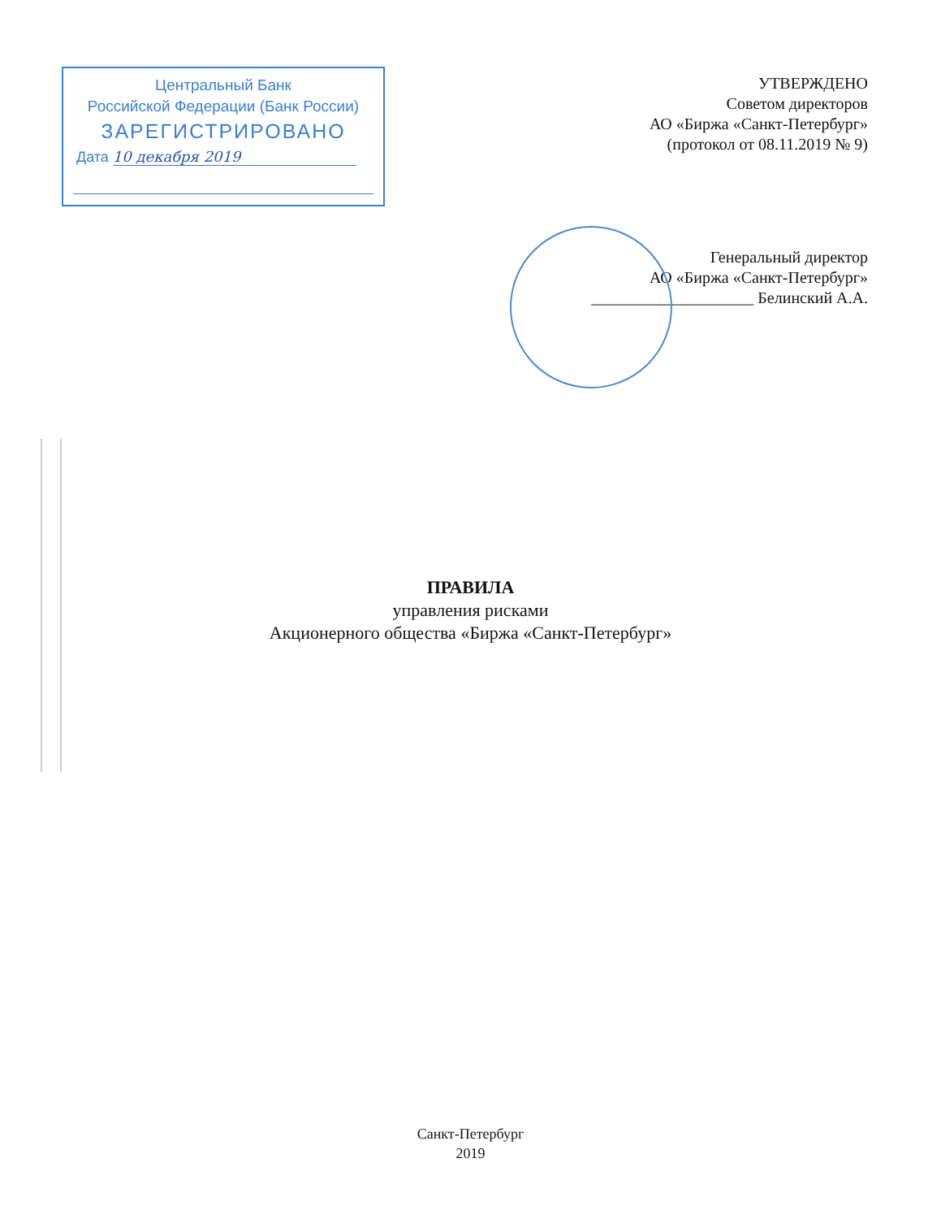Центральный Банк
Российской Федерации (Банк России)
ЗАРЕГИСТРИРОВАНО
Дата 10 декабря 2019
УТВЕРЖДЕНО
Советом директоров
АО «Биржа «Санкт-Петербург»
(протокол от 08.11.2019 № 9)
Генеральный директор
АО «Биржа «Санкт-Петербург»
____________________ Белинский А.А.
ПРАВИЛА
управления рисками
Акционерного общества «Биржа «Санкт-Петербург»
Санкт-Петербург
2019